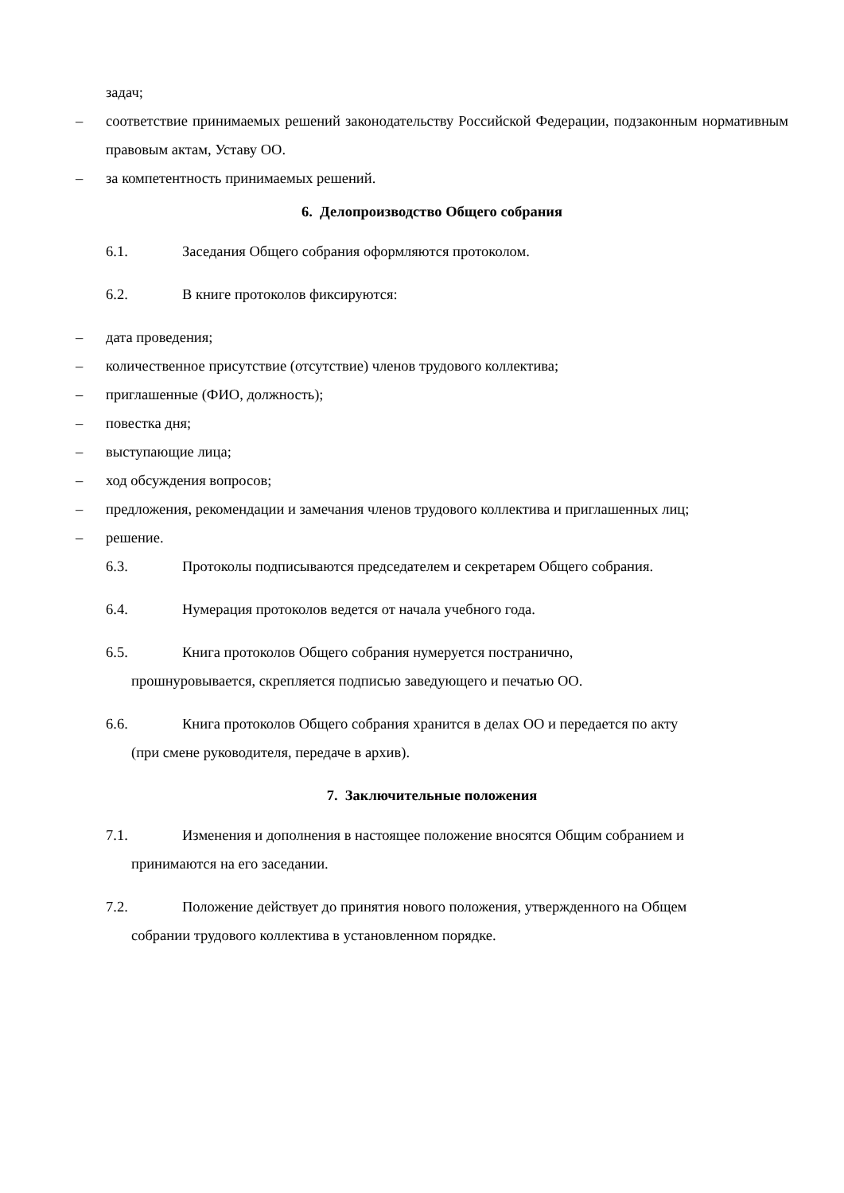задач;
– соответствие принимаемых решений законодательству Российской Федерации, подзаконным нормативным правовым актам, Уставу ОО.
– за компетентность принимаемых решений.
6. Делопроизводство Общего собрания
6.1. Заседания Общего собрания оформляются протоколом.
6.2. В книге протоколов фиксируются:
– дата проведения;
– количественное присутствие (отсутствие) членов трудового коллектива;
– приглашенные (ФИО, должность);
– повестка дня;
– выступающие лица;
– ход обсуждения вопросов;
– предложения, рекомендации и замечания членов трудового коллектива и приглашенных лиц;
– решение.
6.3. Протоколы подписываются председателем и секретарем Общего собрания.
6.4. Нумерация протоколов ведется от начала учебного года.
6.5. Книга протоколов Общего собрания нумеруется постранично,
прошнуровывается, скрепляется подписью заведующего и печатью ОО.
6.6. Книга протоколов Общего собрания хранится в делах ОО и передается по акту
(при смене руководителя, передаче в архив).
7. Заключительные положения
7.1. Изменения и дополнения в настоящее положение вносятся Общим собранием и
принимаются на его заседании.
7.2. Положение действует до принятия нового положения, утвержденного на Общем
собрании трудового коллектива в установленном порядке.